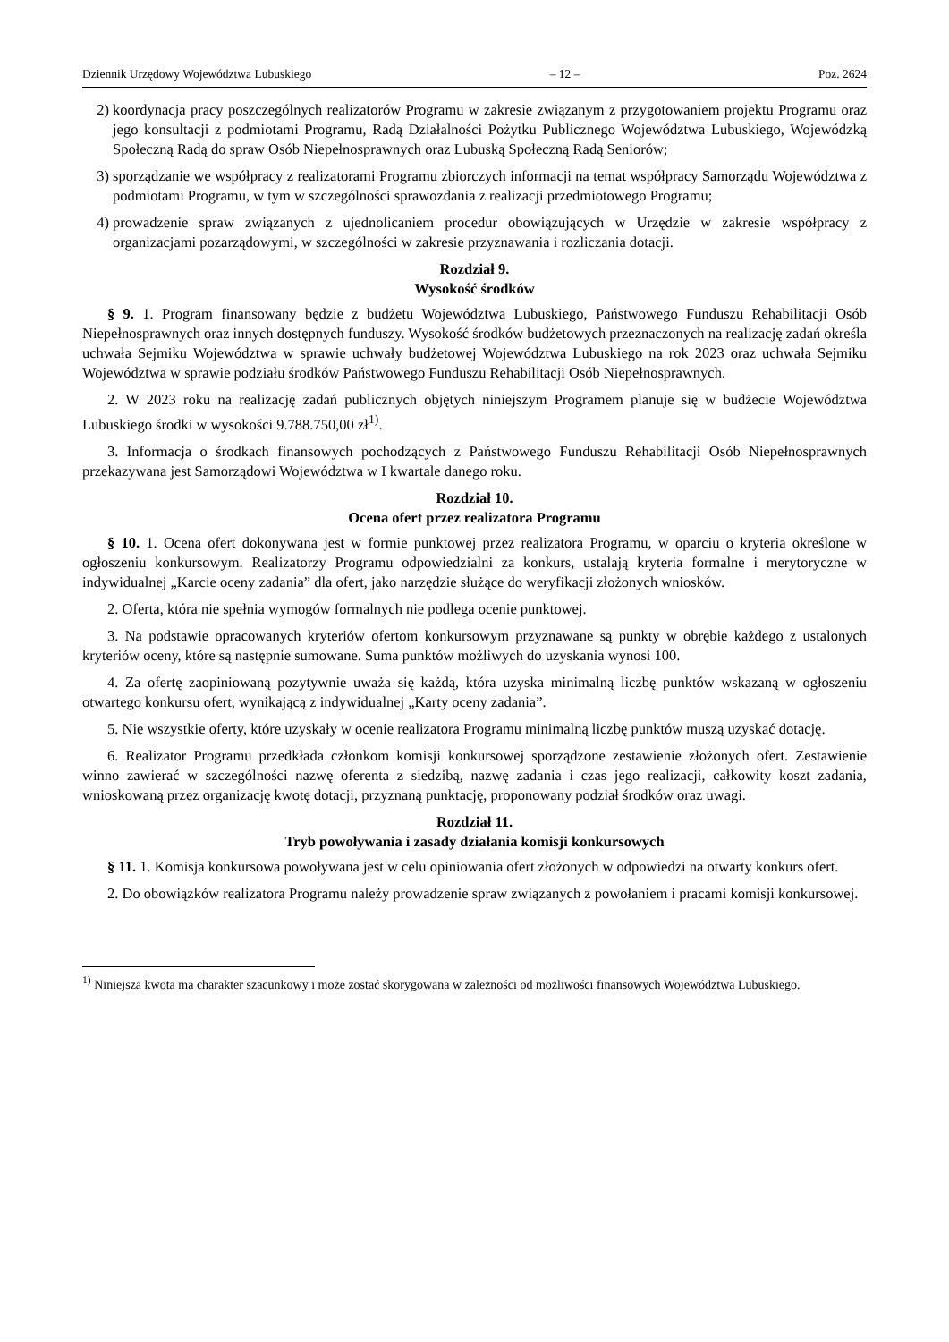Dziennik Urzędowy Województwa Lubuskiego – 12 – Poz. 2624
2) koordynacja pracy poszczególnych realizatorów Programu w zakresie związanym z przygotowaniem projektu Programu oraz jego konsultacji z podmiotami Programu, Radą Działalności Pożytku Publicznego Województwa Lubuskiego, Wojewódzką Społeczną Radą do spraw Osób Niepełnosprawnych oraz Lubuską Społeczną Radą Seniorów;
3) sporządzanie we współpracy z realizatorami Programu zbiorczych informacji na temat współpracy Samorządu Województwa z podmiotami Programu, w tym w szczególności sprawozdania z realizacji przedmiotowego Programu;
4) prowadzenie spraw związanych z ujednolicaniem procedur obowiązujących w Urzędzie w zakresie współpracy z organizacjami pozarządowymi, w szczególności w zakresie przyznawania i rozliczania dotacji.
Rozdział 9.
Wysokość środków
§ 9. 1. Program finansowany będzie z budżetu Województwa Lubuskiego, Państwowego Funduszu Rehabilitacji Osób Niepełnosprawnych oraz innych dostępnych funduszy. Wysokość środków budżetowych przeznaczonych na realizację zadań określa uchwała Sejmiku Województwa w sprawie uchwały budżetowej Województwa Lubuskiego na rok 2023 oraz uchwała Sejmiku Województwa w sprawie podziału środków Państwowego Funduszu Rehabilitacji Osób Niepełnosprawnych.
2. W 2023 roku na realizację zadań publicznych objętych niniejszym Programem planuje się w budżecie Województwa Lubuskiego środki w wysokości 9.788.750,00 zł<sup>1)</sup>.
3. Informacja o środkach finansowych pochodzących z Państwowego Funduszu Rehabilitacji Osób Niepełnosprawnych przekazywana jest Samorządowi Województwa w I kwartale danego roku.
Rozdział 10.
Ocena ofert przez realizatora Programu
§ 10. 1. Ocena ofert dokonywana jest w formie punktowej przez realizatora Programu, w oparciu o kryteria określone w ogłoszeniu konkursowym. Realizatorzy Programu odpowiedzialni za konkurs, ustalają kryteria formalne i merytoryczne w indywidualnej „Karcie oceny zadania” dla ofert, jako narzędzie służące do weryfikacji złożonych wniosków.
2. Oferta, która nie spełnia wymogów formalnych nie podlega ocenie punktowej.
3. Na podstawie opracowanych kryteriów ofertom konkursowym przyznawane są punkty w obrębie każdego z ustalonych kryteriów oceny, które są następnie sumowane. Suma punktów możliwych do uzyskania wynosi 100.
4. Za ofertę zaopiniowaną pozytywnie uważa się każdą, która uzyska minimalną liczbę punktów wskazaną w ogłoszeniu otwartego konkursu ofert, wynikającą z indywidualnej „Karty oceny zadania”.
5. Nie wszystkie oferty, które uzyskały w ocenie realizatora Programu minimalną liczbę punktów muszą uzyskać dotację.
6. Realizator Programu przedkłada członkom komisji konkursowej sporządzone zestawienie złożonych ofert. Zestawienie winno zawierać w szczególności nazwę oferenta z siedzibą, nazwę zadania i czas jego realizacji, całkowity koszt zadania, wnioskowaną przez organizację kwotę dotacji, przyznaną punktację, proponowany podział środków oraz uwagi.
Rozdział 11.
Tryb powoływania i zasady działania komisji konkursowych
§ 11. 1. Komisja konkursowa powoływana jest w celu opiniowania ofert złożonych w odpowiedzi na otwarty konkurs ofert.
2. Do obowiązków realizatora Programu należy prowadzenie spraw związanych z powołaniem i pracami komisji konkursowej.
<sup>1)</sup> Niniejsza kwota ma charakter szacunkowy i może zostać skorygowana w zależności od możliwości finansowych Województwa Lubuskiego.